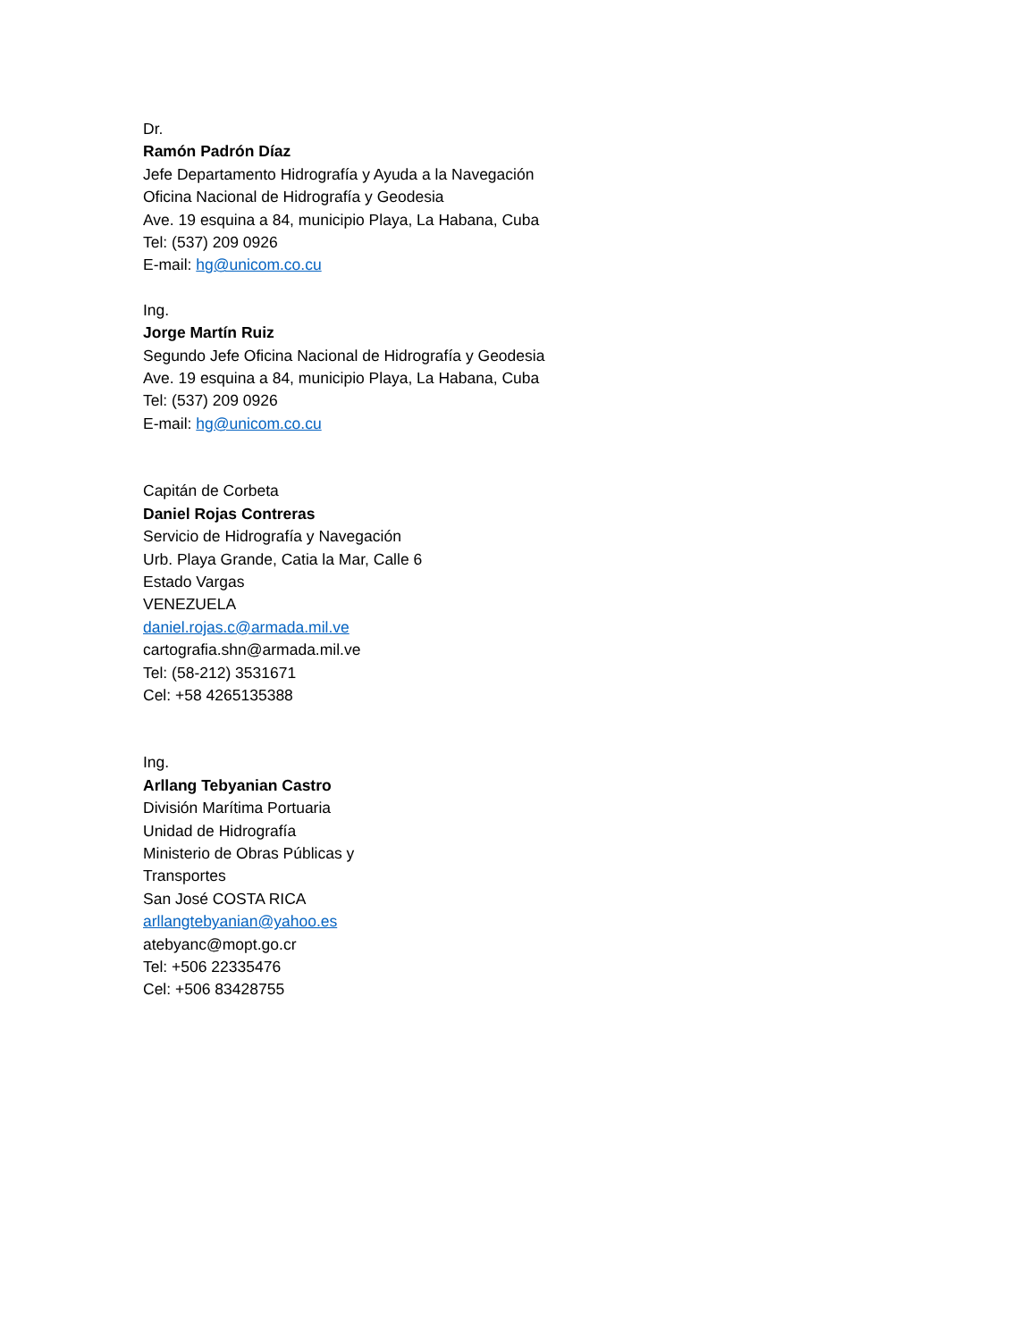Dr.
Ramón Padrón Díaz
Jefe Departamento Hidrografía y Ayuda a la Navegación
Oficina Nacional de Hidrografía y Geodesia
Ave. 19 esquina a 84, municipio Playa, La Habana, Cuba
Tel: (537) 209 0926
E-mail: hg@unicom.co.cu
Ing.
Jorge Martín Ruiz
Segundo Jefe Oficina Nacional de Hidrografía y Geodesia
Ave. 19 esquina a 84, municipio Playa, La Habana, Cuba
Tel: (537) 209 0926
E-mail: hg@unicom.co.cu
Capitán de Corbeta
Daniel Rojas Contreras
Servicio de Hidrografía y Navegación
Urb. Playa Grande, Catia la Mar, Calle 6
Estado Vargas
VENEZUELA
daniel.rojas.c@armada.mil.ve
cartografia.shn@armada.mil.ve
Tel: (58-212) 3531671
Cel: +58 4265135388
Ing.
Arllang Tebyanian Castro
División Marítima Portuaria
Unidad de Hidrografía
Ministerio de Obras Públicas y
Transportes
San José COSTA RICA
arllangtebyanian@yahoo.es
atebyanc@mopt.go.cr
Tel: +506 22335476
Cel: +506 83428755